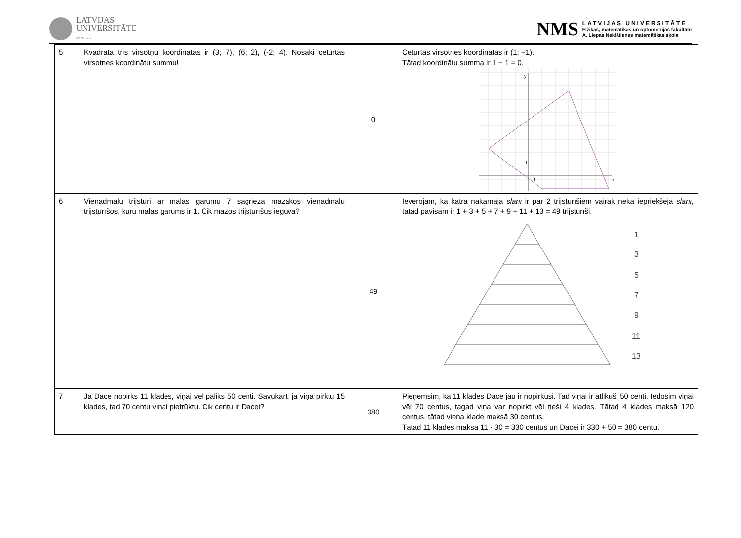LATVIJAS
UNIVERSITĀTE
ANNO 1919
NMS
LATVIJAS UNIVERSITĀTE
Fizikas, matemātikas un optometrijas fakultāte
A. Liepas Neklātienes matemātikas skola
| 5 | Kvadrāta trīs virsotņu koordinātas ir (3; 7), (6; 2), (-2; 4). Nosaki ceturtās virsotnes koordinātu summu! | 0 | Ceturtās virsotnes koordinātas ir (1; −1). Tātad koordinātu summa ir 1 − 1 = 0. y x 1 1 |
| 6 | Vienādmalu trijstūri ar malas garumu 7 sagrieza mazākos vienādmalu trijstūrīšos, kuru malas garums ir 1. Cik mazos trijstūrīšus ieguva? | 49 | Ievērojam, ka katrā nākamajā slānī ir par 2 trijstūrīšiem vairāk nekā iepriekšējā slānī , tātad pavisam ir 1 + 3 + 5 + 7 + 9 + 11 + 13 = 49 trijstūrīši. 1 3 5 7 9 11 13 |
| 7 | Ja Dace nopirks 11 klades, viņai vēl paliks 50 centi. Savukārt, ja viņa pirktu 15 klades, tad 70 centu viņai pietrūktu. Cik centu ir Dacei? | 380 | Pieņemsim, ka 11 klades Dace jau ir nopirkusi. Tad viņai ir atlikuši 50 centi. Iedosim viņai vēl 70 centus, tagad viņa var nopirkt vēl tieši 4 klades. Tātad 4 klades maksā 120 centus, tātad viena klade maksā 30 centus. Tātad 11 klades maksā 11 · 30 = 330 centus un Dacei ir 330 + 50 = 380 centu. |